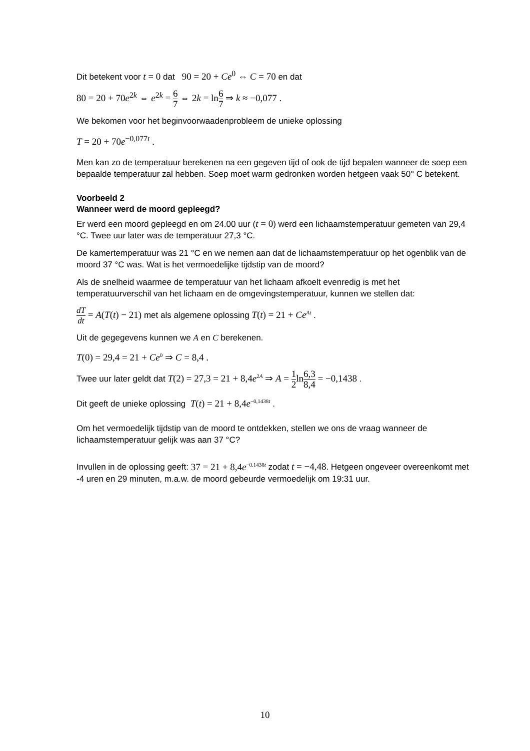Dit betekent voor t = 0 dat 90 = 20 + Ce<sup>0</sup> ⇔ C = 70 en dat
80 = 20 + 70e<sup>2k</sup> ⇔ e<sup>2k</sup> = 6 7 ⇔ 2k = ln6 7 ⇒ k ≈ −0,077 .
We bekomen voor het beginvoorwaadenprobleem de unieke oplossing
T = 20 + 70e<sup>−0,077t</sup> .
Men kan zo de temperatuur berekenen na een gegeven tijd of ook de tijd bepalen wanneer de soep een bepaalde temperatuur zal hebben. Soep moet warm gedronken worden hetgeen vaak 50° C betekent.
Voorbeeld 2
Wanneer werd de moord gepleegd?
Er werd een moord gepleegd en om 24.00 uur (t = 0) werd een lichaamstemperatuur gemeten van 29,4 °C. Twee uur later was de temperatuur 27,3 °C.
De kamertemperatuur was 21 °C en we nemen aan dat de lichaamstemperatuur op het ogenblik van de moord 37 °C was. Wat is het vermoedelijke tijdstip van de moord?
Als de snelheid waarmee de temperatuur van het lichaam afkoelt evenredig is met het temperatuurverschil van het lichaam en de omgevingstemperatuur, kunnen we stellen dat:
dT dt = A(T(t) − 21) met als algemene oplossing T(t) = 21 + Ce<sup>At</sup> .
Uit de gegegevens kunnen we A en C berekenen.
T(0) = 29,4 = 21 + Ce<sup>0</sup> ⇒ C = 8,4 .
Twee uur later geldt dat T(2) = 27,3 = 21 + 8,4e<sup>2A</sup> ⇒ A = 1 2ln6,3 8,4 = −0,1438 .
Dit geeft de unieke oplossing T(t) = 21 + 8,4e<sup>−0,1438t</sup> .
Om het vermoedelijk tijdstip van de moord te ontdekken, stellen we ons de vraag wanneer de lichaamstemperatuur gelijk was aan 37 °C?
Invullen in de oplossing geeft: 37 = 21 + 8,4e<sup>−0.1438t</sup> zodat t = −4,48. Hetgeen ongeveer overeenkomt met -4 uren en 29 minuten, m.a.w. de moord gebeurde vermoedelijk om 19:31 uur.
10